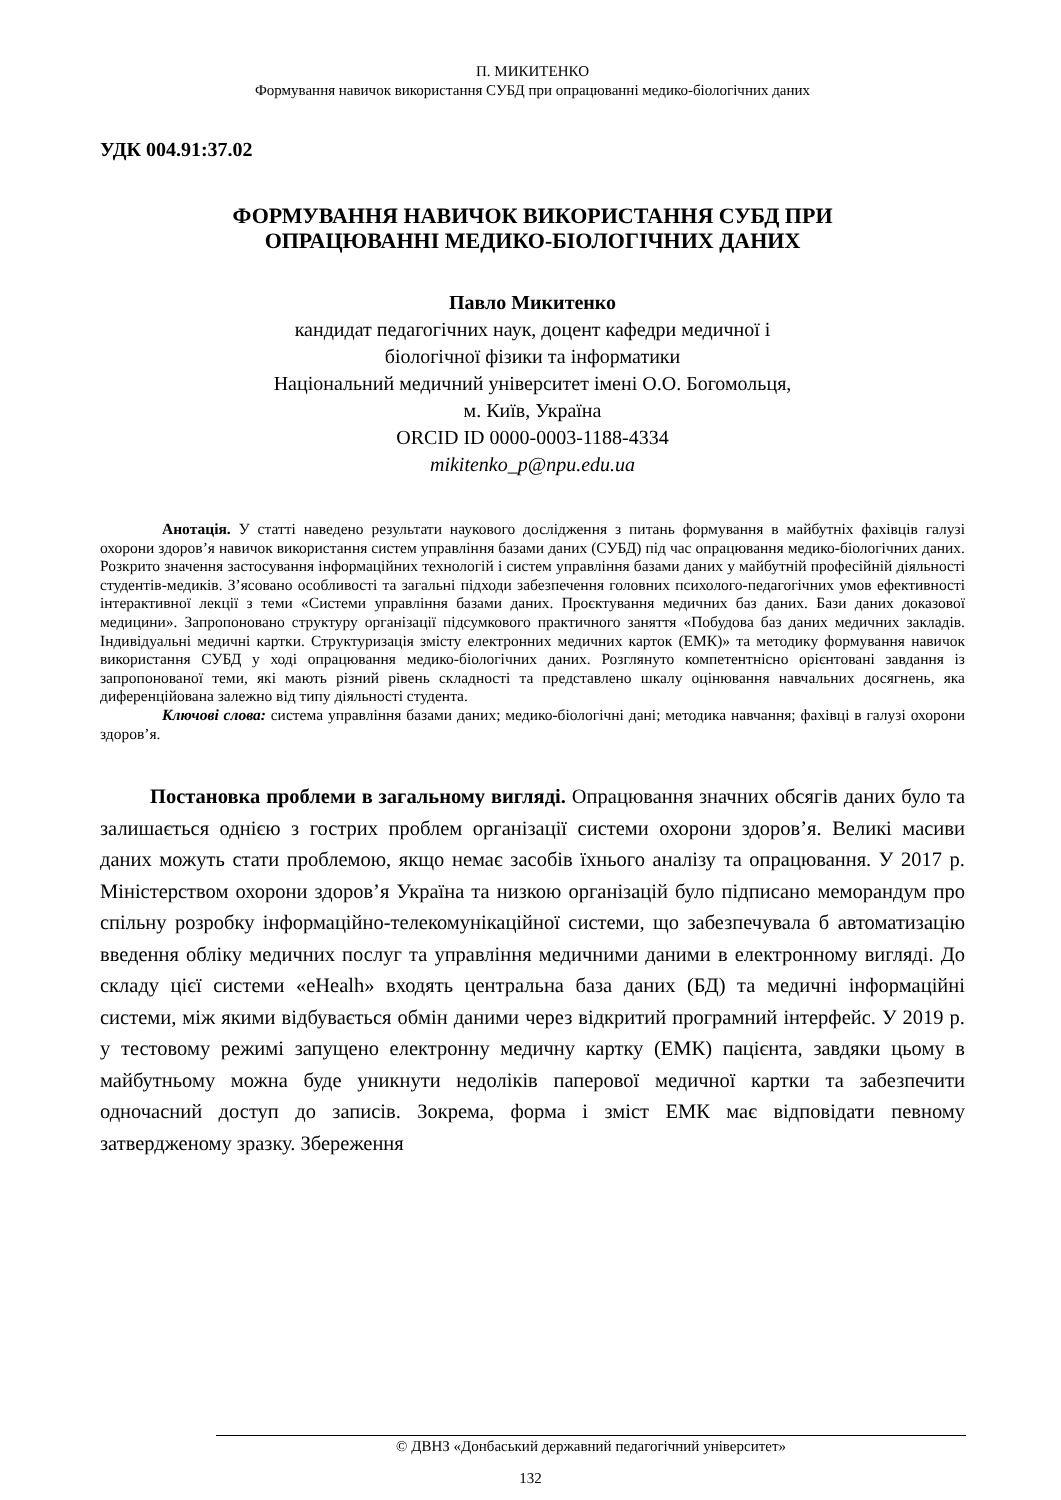П. МИКИТЕНКО
Формування навичок використання СУБД при опрацюванні медико-біологічних даних
УДК 004.91:37.02
ФОРМУВАННЯ НАВИЧОК ВИКОРИСТАННЯ СУБД ПРИ
ОПРАЦЮВАННІ МЕДИКО-БІОЛОГІЧНИХ ДАНИХ
Павло Микитенко
кандидат педагогічних наук, доцент кафедри медичної і
біологічної фізики та інформатики
Національний медичний університет імені О.О. Богомольця,
м. Київ, Україна
ORCID ID 0000-0003-1188-4334
mikitenko_p@npu.edu.ua
Анотація. У статті наведено результати наукового дослідження з питань формування в майбутніх фахівців галузі охорони здоров’я навичок використання систем управління базами даних (СУБД) під час опрацювання медико-біологічних даних. Розкрито значення застосування інформаційних технологій і систем управління базами даних у майбутній професійній діяльності студентів-медиків. З’ясовано особливості та загальні підходи забезпечення головних психолого-педагогічних умов ефективності інтерактивної лекції з теми «Системи управління базами даних. Проєктування медичних баз даних. Бази даних доказової медицини». Запропоновано структуру організації підсумкового практичного заняття «Побудова баз даних медичних закладів. Індивідуальні медичні картки. Структуризація змісту електронних медичних карток (ЕМК)» та методику формування навичок використання СУБД у ході опрацювання медико-біологічних даних. Розглянуто компетентнісно орієнтовані завдання із запропонованої теми, які мають різний рівень складності та представлено шкалу оцінювання навчальних досягнень, яка диференційована залежно від типу діяльності студента.
Ключові слова: система управління базами даних; медико-біологічні дані; методика навчання; фахівці в галузі охорони здоров’я.
Постановка проблеми в загальному вигляді. Опрацювання значних обсягів даних було та залишається однією з гострих проблем організації системи охорони здоров’я. Великі масиви даних можуть стати проблемою, якщо немає засобів їхнього аналізу та опрацювання. У 2017 р. Міністерством охорони здоров’я Україна та низкою організацій було підписано меморандум про спільну розробку інформаційно-телекомунікаційної системи, що забезпечувала б автоматизацію введення обліку медичних послуг та управління медичними даними в електронному вигляді. До складу цієї системи «eHealh» входять центральна база даних (БД) та медичні інформаційні системи, між якими відбувається обмін даними через відкритий програмний інтерфейс. У 2019 р. у тестовому режимі запущено електронну медичну картку (ЕМК) пацієнта, завдяки цьому в майбутньому можна буде уникнути недоліків паперової медичної картки та забезпечити одночасний доступ до записів. Зокрема, форма і зміст ЕМК має відповідати певному затвердженому зразку. Збереження
© ДВНЗ «Донбаський державний педагогічний університет»
132